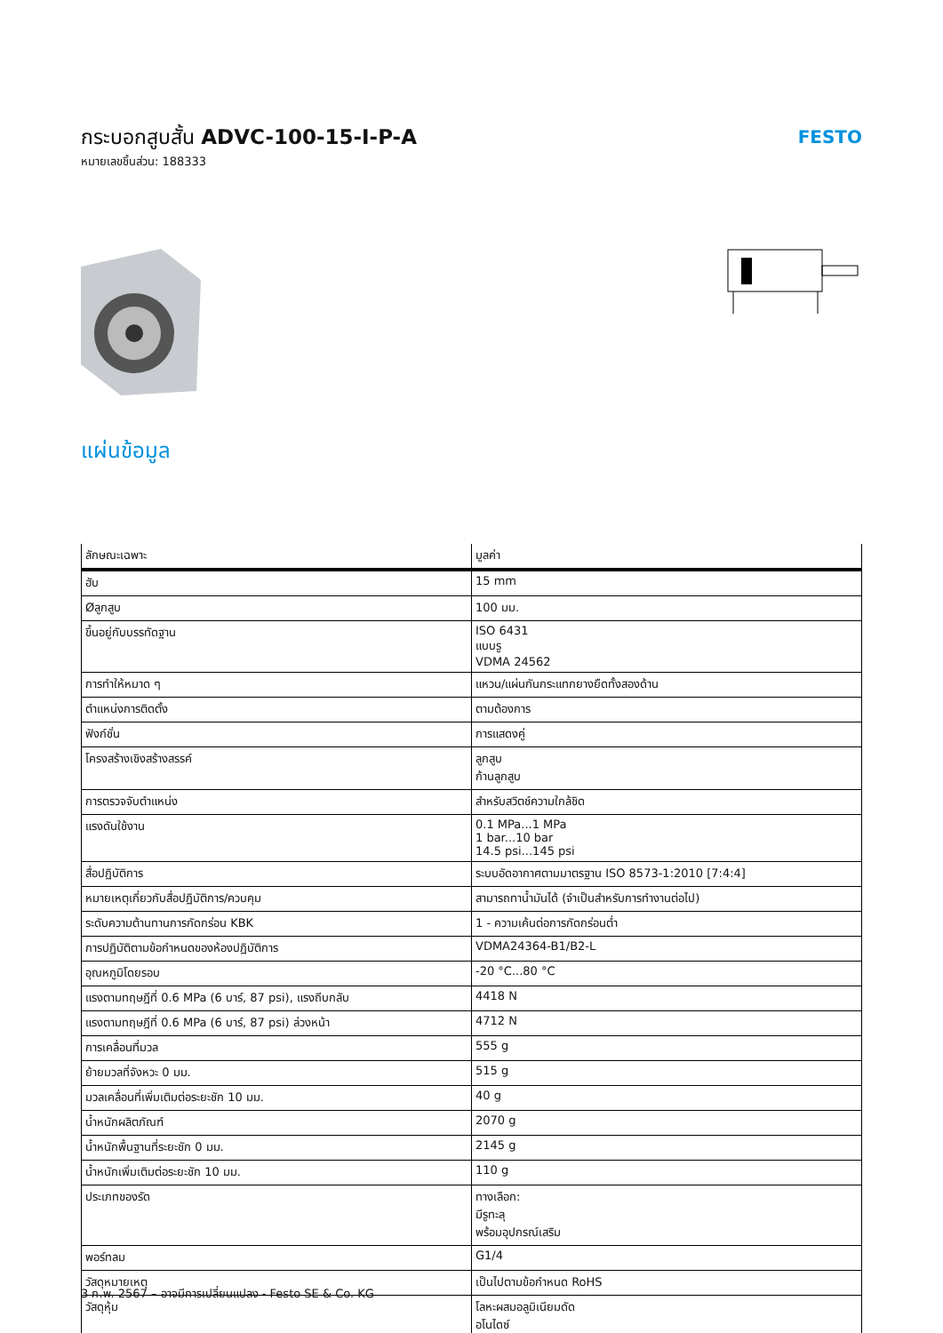กระบอกสูบสั้น ADVC-100-15-I-P-A
หมายเลขชิ้นส่วน: 188333
FESTO
แผ่นข้อมูล
| ลักษณะเฉพาะ | มูลค่า |
| --- | --- |
| ฮับ | 15 mm |
| Øลูกสูบ | 100 มม. |
| ขึ้นอยู่กับบรรทัดฐาน | ISO 6431 แบบรู VDMA 24562 |
| การทำให้หมาด ๆ | แหวน/แผ่นกันกระแทกยางยืดทั้งสองด้าน |
| ตำแหน่งการติดตั้ง | ตามต้องการ |
| ฟังก์ชั่น | การแสดงคู่ |
| โครงสร้างเชิงสร้างสรรค์ | ลูกสูบ ก้านลูกสูบ |
| การตรวจจับตำแหน่ง | สำหรับสวิตช์ความใกล้ชิด |
| แรงดันใช้งาน | 0.1 MPa...1 MPa 1 bar...10 bar 14.5 psi...145 psi |
| สื่อปฏิบัติการ | ระบบอัดอากาศตามมาตรฐาน ISO 8573-1:2010 [7:4:4] |
| หมายเหตุเกี่ยวกับสื่อปฏิบัติการ/ควบคุม | สามารถทาน้ำมันได้ (จำเป็นสำหรับการทำงานต่อไป) |
| ระดับความต้านทานการกัดกร่อน KBK | 1 - ความเค้นต่อการกัดกร่อนต่ำ |
| การปฏิบัติตามข้อกำหนดของห้องปฏิบัติการ | VDMA24364-B1/B2-L |
| อุณหภูมิโดยรอบ | -20 °C...80 °C |
| แรงตามทฤษฎีที่ 0.6 MPa (6 บาร์, 87 psi), แรงถีบกลับ | 4418 N |
| แรงตามทฤษฎีที่ 0.6 MPa (6 บาร์, 87 psi) ล่วงหน้า | 4712 N |
| การเคลื่อนที่มวล | 555 g |
| ย้ายมวลที่จังหวะ 0 มม. | 515 g |
| มวลเคลื่อนที่เพิ่มเติมต่อระยะชัก 10 มม. | 40 g |
| น้ำหนักผลิตภัณฑ์ | 2070 g |
| น้ำหนักพื้นฐานที่ระยะชัก 0 มม. | 2145 g |
| น้ำหนักเพิ่มเติมต่อระยะชัก 10 มม. | 110 g |
| ประเภทของรัด | ทางเลือก: มีรูทะลุ พร้อมอุปกรณ์เสริม |
| พอร์ทลม | G1/4 |
| วัสดุหมายเหตุ | เป็นไปตามข้อกำหนด RoHS |
| วัสดุหุ้ม | โลหะผสมอลูมิเนียมดัด อโนไดซ์ |
3 ก.พ. 2567 – อาจมีการเปลี่ยนแปลง - Festo SE & Co. KG